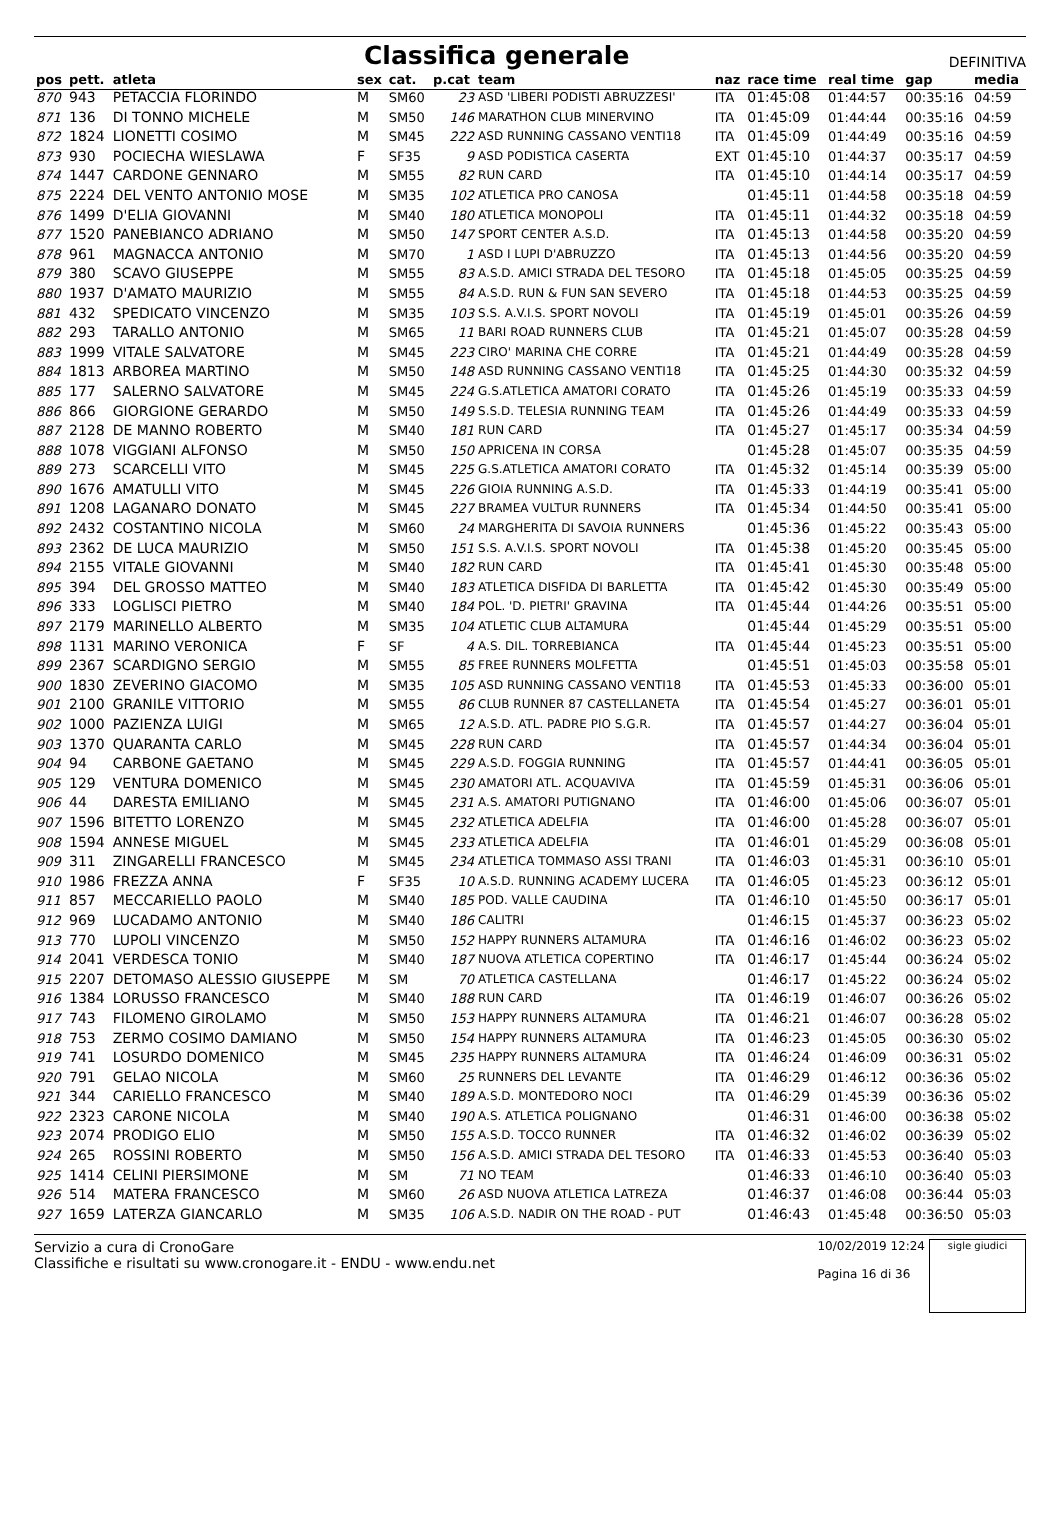Classifica generale
DEFINITIVA
| pos | pett. | atleta | sex | cat. | p.cat | team | naz | race time | real time | gap | media |
| --- | --- | --- | --- | --- | --- | --- | --- | --- | --- | --- | --- |
| 870 | 943 | PETACCIA FLORINDO | M | SM60 | 23 | ASD 'LIBERI PODISTI ABRUZZESI' | ITA | 01:45:08 | 01:44:57 | 00:35:16 | 04:59 |
| 871 | 136 | DI TONNO MICHELE | M | SM50 | 146 | MARATHON CLUB MINERVINO | ITA | 01:45:09 | 01:44:44 | 00:35:16 | 04:59 |
| 872 | 1824 | LIONETTI COSIMO | M | SM45 | 222 | ASD RUNNING CASSANO VENTI18 | ITA | 01:45:09 | 01:44:49 | 00:35:16 | 04:59 |
| 873 | 930 | POCIECHA WIESLAWA | F | SF35 | 9 | ASD PODISTICA CASERTA | EXT | 01:45:10 | 01:44:37 | 00:35:17 | 04:59 |
| 874 | 1447 | CARDONE GENNARO | M | SM55 | 82 | RUN CARD | ITA | 01:45:10 | 01:44:14 | 00:35:17 | 04:59 |
| 875 | 2224 | DEL VENTO ANTONIO MOSE | M | SM35 | 102 | ATLETICA PRO CANOSA | | 01:45:11 | 01:44:58 | 00:35:18 | 04:59 |
| 876 | 1499 | D'ELIA GIOVANNI | M | SM40 | 180 | ATLETICA MONOPOLI | ITA | 01:45:11 | 01:44:32 | 00:35:18 | 04:59 |
| 877 | 1520 | PANEBIANCO ADRIANO | M | SM50 | 147 | SPORT CENTER A.S.D. | ITA | 01:45:13 | 01:44:58 | 00:35:20 | 04:59 |
| 878 | 961 | MAGNACCA ANTONIO | M | SM70 | 1 | ASD I LUPI D'ABRUZZO | ITA | 01:45:13 | 01:44:56 | 00:35:20 | 04:59 |
| 879 | 380 | SCAVO GIUSEPPE | M | SM55 | 83 | A.S.D. AMICI STRADA DEL TESORO | ITA | 01:45:18 | 01:45:05 | 00:35:25 | 04:59 |
| 880 | 1937 | D'AMATO MAURIZIO | M | SM55 | 84 | A.S.D. RUN & FUN SAN SEVERO | ITA | 01:45:18 | 01:44:53 | 00:35:25 | 04:59 |
| 881 | 432 | SPEDICATO VINCENZO | M | SM35 | 103 | S.S. A.V.I.S. SPORT NOVOLI | ITA | 01:45:19 | 01:45:01 | 00:35:26 | 04:59 |
| 882 | 293 | TARALLO ANTONIO | M | SM65 | 11 | BARI ROAD RUNNERS CLUB | ITA | 01:45:21 | 01:45:07 | 00:35:28 | 04:59 |
| 883 | 1999 | VITALE SALVATORE | M | SM45 | 223 | CIRO' MARINA CHE CORRE | ITA | 01:45:21 | 01:44:49 | 00:35:28 | 04:59 |
| 884 | 1813 | ARBOREA MARTINO | M | SM50 | 148 | ASD RUNNING CASSANO VENTI18 | ITA | 01:45:25 | 01:44:30 | 00:35:32 | 04:59 |
| 885 | 177 | SALERNO SALVATORE | M | SM45 | 224 | G.S.ATLETICA AMATORI CORATO | ITA | 01:45:26 | 01:45:19 | 00:35:33 | 04:59 |
| 886 | 866 | GIORGIONE GERARDO | M | SM50 | 149 | S.S.D. TELESIA RUNNING TEAM | ITA | 01:45:26 | 01:44:49 | 00:35:33 | 04:59 |
| 887 | 2128 | DE MANNO ROBERTO | M | SM40 | 181 | RUN CARD | ITA | 01:45:27 | 01:45:17 | 00:35:34 | 04:59 |
| 888 | 1078 | VIGGIANI ALFONSO | M | SM50 | 150 | APRICENA IN CORSA | | 01:45:28 | 01:45:07 | 00:35:35 | 04:59 |
| 889 | 273 | SCARCELLI VITO | M | SM45 | 225 | G.S.ATLETICA AMATORI CORATO | ITA | 01:45:32 | 01:45:14 | 00:35:39 | 05:00 |
| 890 | 1676 | AMATULLI VITO | M | SM45 | 226 | GIOIA RUNNING A.S.D. | ITA | 01:45:33 | 01:44:19 | 00:35:41 | 05:00 |
| 891 | 1208 | LAGANARO DONATO | M | SM45 | 227 | BRAMEA VULTUR RUNNERS | ITA | 01:45:34 | 01:44:50 | 00:35:41 | 05:00 |
| 892 | 2432 | COSTANTINO NICOLA | M | SM60 | 24 | MARGHERITA DI SAVOIA RUNNERS | | 01:45:36 | 01:45:22 | 00:35:43 | 05:00 |
| 893 | 2362 | DE LUCA MAURIZIO | M | SM50 | 151 | S.S. A.V.I.S. SPORT NOVOLI | ITA | 01:45:38 | 01:45:20 | 00:35:45 | 05:00 |
| 894 | 2155 | VITALE GIOVANNI | M | SM40 | 182 | RUN CARD | ITA | 01:45:41 | 01:45:30 | 00:35:48 | 05:00 |
| 895 | 394 | DEL GROSSO MATTEO | M | SM40 | 183 | ATLETICA DISFIDA DI BARLETTA | ITA | 01:45:42 | 01:45:30 | 00:35:49 | 05:00 |
| 896 | 333 | LOGLISCI PIETRO | M | SM40 | 184 | POL. 'D. PIETRI' GRAVINA | ITA | 01:45:44 | 01:44:26 | 00:35:51 | 05:00 |
| 897 | 2179 | MARINELLO ALBERTO | M | SM35 | 104 | ATLETIC CLUB ALTAMURA | | 01:45:44 | 01:45:29 | 00:35:51 | 05:00 |
| 898 | 1131 | MARINO VERONICA | F | SF | 4 | A.S. DIL. TORREBIANCA | ITA | 01:45:44 | 01:45:23 | 00:35:51 | 05:00 |
| 899 | 2367 | SCARDIGNO SERGIO | M | SM55 | 85 | FREE RUNNERS MOLFETTA | | 01:45:51 | 01:45:03 | 00:35:58 | 05:01 |
| 900 | 1830 | ZEVERINO GIACOMO | M | SM35 | 105 | ASD RUNNING CASSANO VENTI18 | ITA | 01:45:53 | 01:45:33 | 00:36:00 | 05:01 |
| 901 | 2100 | GRANILE VITTORIO | M | SM55 | 86 | CLUB RUNNER 87 CASTELLANETA | ITA | 01:45:54 | 01:45:27 | 00:36:01 | 05:01 |
| 902 | 1000 | PAZIENZA LUIGI | M | SM65 | 12 | A.S.D. ATL. PADRE PIO S.G.R. | ITA | 01:45:57 | 01:44:27 | 00:36:04 | 05:01 |
| 903 | 1370 | QUARANTA CARLO | M | SM45 | 228 | RUN CARD | ITA | 01:45:57 | 01:44:34 | 00:36:04 | 05:01 |
| 904 | 94 | CARBONE GAETANO | M | SM45 | 229 | A.S.D. FOGGIA RUNNING | ITA | 01:45:57 | 01:44:41 | 00:36:05 | 05:01 |
| 905 | 129 | VENTURA DOMENICO | M | SM45 | 230 | AMATORI ATL. ACQUAVIVA | ITA | 01:45:59 | 01:45:31 | 00:36:06 | 05:01 |
| 906 | 44 | DARESTA EMILIANO | M | SM45 | 231 | A.S. AMATORI PUTIGNANO | ITA | 01:46:00 | 01:45:06 | 00:36:07 | 05:01 |
| 907 | 1596 | BITETTO LORENZO | M | SM45 | 232 | ATLETICA ADELFIA | ITA | 01:46:00 | 01:45:28 | 00:36:07 | 05:01 |
| 908 | 1594 | ANNESE MIGUEL | M | SM45 | 233 | ATLETICA ADELFIA | ITA | 01:46:01 | 01:45:29 | 00:36:08 | 05:01 |
| 909 | 311 | ZINGARELLI FRANCESCO | M | SM45 | 234 | ATLETICA TOMMASO ASSI TRANI | ITA | 01:46:03 | 01:45:31 | 00:36:10 | 05:01 |
| 910 | 1986 | FREZZA ANNA | F | SF35 | 10 | A.S.D. RUNNING ACADEMY LUCERA | ITA | 01:46:05 | 01:45:23 | 00:36:12 | 05:01 |
| 911 | 857 | MECCARIELLO PAOLO | M | SM40 | 185 | POD. VALLE CAUDINA | ITA | 01:46:10 | 01:45:50 | 00:36:17 | 05:01 |
| 912 | 969 | LUCADAMO ANTONIO | M | SM40 | 186 | CALITRI | | 01:46:15 | 01:45:37 | 00:36:23 | 05:02 |
| 913 | 770 | LUPOLI VINCENZO | M | SM50 | 152 | HAPPY RUNNERS ALTAMURA | ITA | 01:46:16 | 01:46:02 | 00:36:23 | 05:02 |
| 914 | 2041 | VERDESCA TONIO | M | SM40 | 187 | NUOVA ATLETICA COPERTINO | ITA | 01:46:17 | 01:45:44 | 00:36:24 | 05:02 |
| 915 | 2207 | DETOMASO ALESSIO GIUSEPPE | M | SM | 70 | ATLETICA CASTELLANA | | 01:46:17 | 01:45:22 | 00:36:24 | 05:02 |
| 916 | 1384 | LORUSSO FRANCESCO | M | SM40 | 188 | RUN CARD | ITA | 01:46:19 | 01:46:07 | 00:36:26 | 05:02 |
| 917 | 743 | FILOMENO GIROLAMO | M | SM50 | 153 | HAPPY RUNNERS ALTAMURA | ITA | 01:46:21 | 01:46:07 | 00:36:28 | 05:02 |
| 918 | 753 | ZERMO COSIMO DAMIANO | M | SM50 | 154 | HAPPY RUNNERS ALTAMURA | ITA | 01:46:23 | 01:45:05 | 00:36:30 | 05:02 |
| 919 | 741 | LOSURDO DOMENICO | M | SM45 | 235 | HAPPY RUNNERS ALTAMURA | ITA | 01:46:24 | 01:46:09 | 00:36:31 | 05:02 |
| 920 | 791 | GELAO NICOLA | M | SM60 | 25 | RUNNERS DEL LEVANTE | ITA | 01:46:29 | 01:46:12 | 00:36:36 | 05:02 |
| 921 | 344 | CARIELLO FRANCESCO | M | SM40 | 189 | A.S.D. MONTEDORO NOCI | ITA | 01:46:29 | 01:45:39 | 00:36:36 | 05:02 |
| 922 | 2323 | CARONE NICOLA | M | SM40 | 190 | A.S. ATLETICA POLIGNANO | | 01:46:31 | 01:46:00 | 00:36:38 | 05:02 |
| 923 | 2074 | PRODIGO ELIO | M | SM50 | 155 | A.S.D. TOCCO RUNNER | ITA | 01:46:32 | 01:46:02 | 00:36:39 | 05:02 |
| 924 | 265 | ROSSINI ROBERTO | M | SM50 | 156 | A.S.D. AMICI STRADA DEL TESORO | ITA | 01:46:33 | 01:45:53 | 00:36:40 | 05:03 |
| 925 | 1414 | CELINI PIERSIMONE | M | SM | 71 | NO TEAM | | 01:46:33 | 01:46:10 | 00:36:40 | 05:03 |
| 926 | 514 | MATERA FRANCESCO | M | SM60 | 26 | ASD NUOVA ATLETICA LATREZA | | 01:46:37 | 01:46:08 | 00:36:44 | 05:03 |
| 927 | 1659 | LATERZA GIANCARLO | M | SM35 | 106 | A.S.D. NADIR ON THE ROAD - PUT | | 01:46:43 | 01:45:48 | 00:36:50 | 05:03 |
Servizio a cura di CronoGare
Classifiche e risultati su www.cronogare.it - ENDU - www.endu.net
10/02/2019 12:24
Pagina 16 di 36
sigle giudici